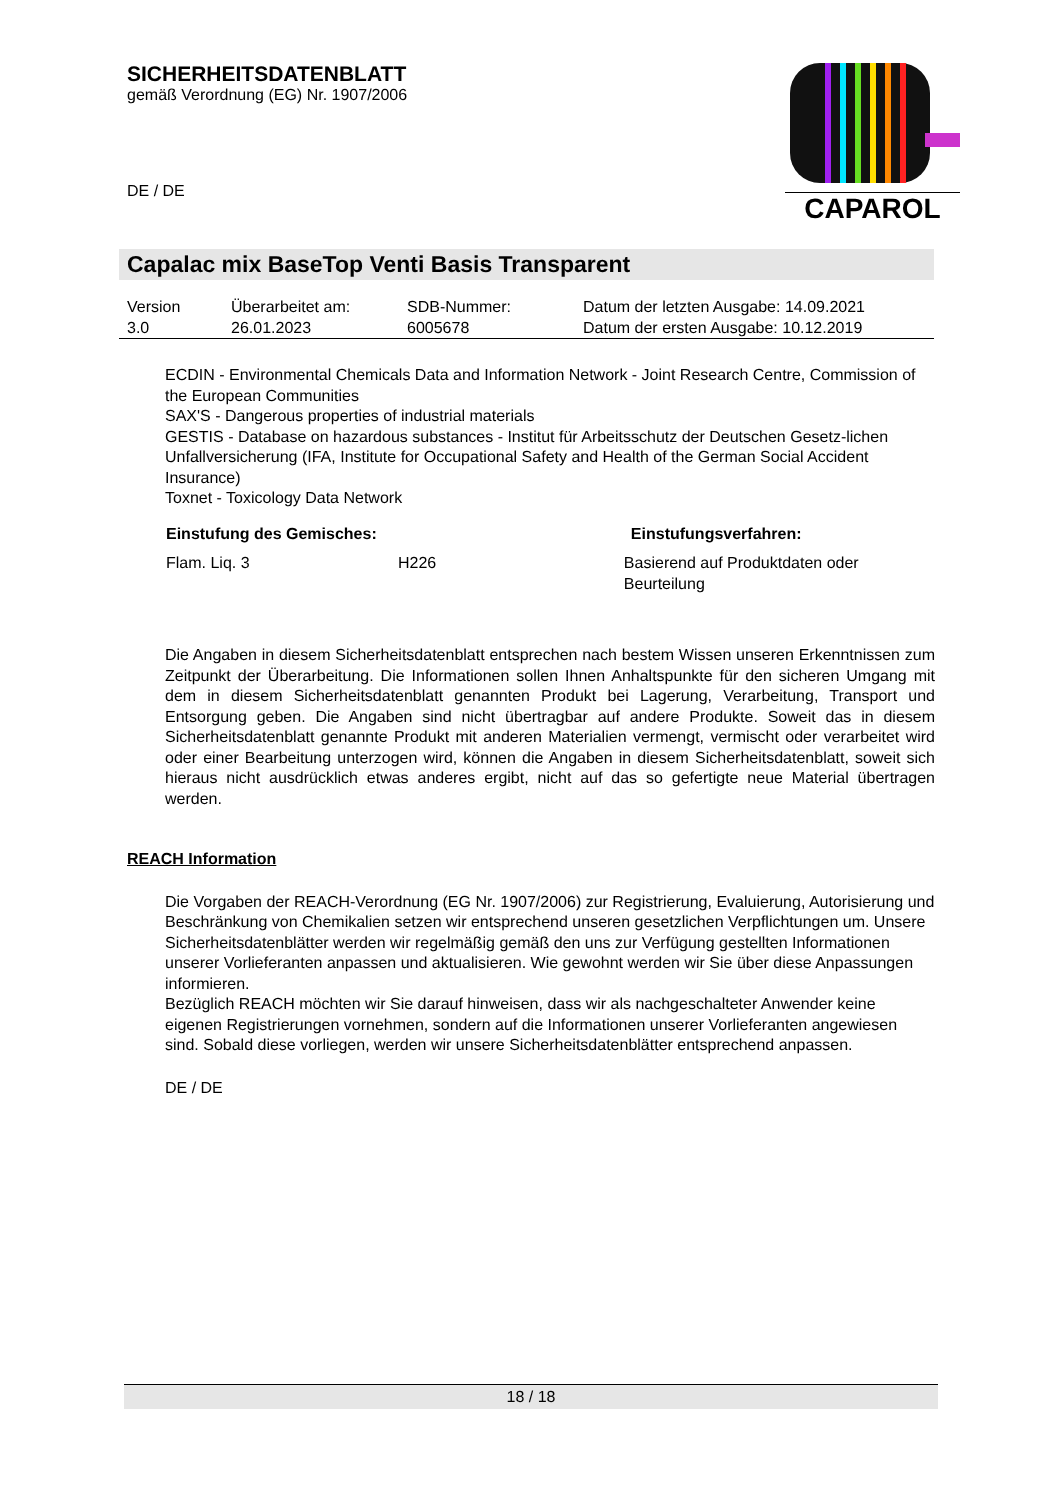SICHERHEITSDATENBLATT
gemäß Verordnung (EG) Nr. 1907/2006
DE / DE
CAPAROL
Capalac mix BaseTop Venti Basis Transparent
| Version 3.0 | Überarbeitet am: 26.01.2023 | SDB-Nummer: 6005678 | Datum der letzten Ausgabe: 14.09.2021 Datum der ersten Ausgabe: 10.12.2019 |
ECDIN - Environmental Chemicals Data and Information Network - Joint Research Centre, Commission of the European Communities
SAX'S - Dangerous properties of industrial materials
GESTIS - Database on hazardous substances - Institut für Arbeitsschutz der Deutschen Gesetz-lichen Unfallversicherung (IFA, Institute for Occupational Safety and Health of the German Social Accident Insurance)
Toxnet - Toxicology Data Network
| Einstufung des Gemisches: | | Einstufungsverfahren: |
| --- | --- | --- |
| Flam. Liq. 3 | H226 | Basierend auf Produktdaten oder Beurteilung |
Die Angaben in diesem Sicherheitsdatenblatt entsprechen nach bestem Wissen unseren Erkenntnissen zum Zeitpunkt der Überarbeitung. Die Informationen sollen Ihnen Anhaltspunkte für den sicheren Umgang mit dem in diesem Sicherheitsdatenblatt genannten Produkt bei Lagerung, Verarbeitung, Transport und Entsorgung geben. Die Angaben sind nicht übertragbar auf andere Produkte. Soweit das in diesem Sicherheitsdatenblatt genannte Produkt mit anderen Materialien vermengt, vermischt oder verarbeitet wird oder einer Bearbeitung unterzogen wird, können die Angaben in diesem Sicherheitsdatenblatt, soweit sich hieraus nicht ausdrücklich etwas anderes ergibt, nicht auf das so gefertigte neue Material übertragen werden.
REACH Information
Die Vorgaben der REACH-Verordnung (EG Nr. 1907/2006) zur Registrierung, Evaluierung, Autorisierung und Beschränkung von Chemikalien setzen wir entsprechend unseren gesetzlichen Verpflichtungen um. Unsere Sicherheitsdatenblätter werden wir regelmäßig gemäß den uns zur Verfügung gestellten Informationen unserer Vorlieferanten anpassen und aktualisieren. Wie gewohnt werden wir Sie über diese Anpassungen informieren.
Bezüglich REACH möchten wir Sie darauf hinweisen, dass wir als nachgeschalteter Anwender keine eigenen Registrierungen vornehmen, sondern auf die Informationen unserer Vorlieferanten angewiesen sind. Sobald diese vorliegen, werden wir unsere Sicherheitsdatenblätter entsprechend anpassen.
DE / DE
18 / 18